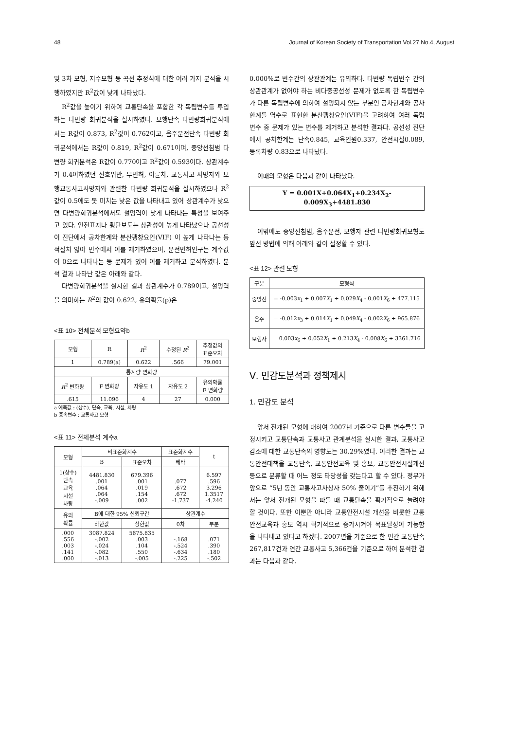48 Journal of Korean Society of Transportation Vol.27 No.4, August
및 3차 모형, 지수모형 등 곡선 추정식에 대한 여러 가지 분석을 시행하였지만 R<sup>2</sup>값이 낮게 나타났다.
R<sup>2</sup>값을 높이기 위하여 교통단속을 포함한 각 독립변수를 투입하는 다변량 회귀분석을 실시하였다. 보행단속 다변량회귀분석에서는 R값이 0.873, R<sup>2</sup>값이 0.762이고, 음주운전단속 다변량 회귀분석에서는 R값이 0.819, R<sup>2</sup>값이 0.671이며, 중앙선침범 다변량 회귀분석은 R값이 0.770이고 R<sup>2</sup>값이 0.593이다. 상관계수가 0.4이하였던 신호위반, 무면허, 이륜차, 교통사고 사망자와 보행교통사고사망자와 관련한 다변량 회귀분석을 실시하였으나 R<sup>2</sup>값이 0.5에도 못 미치는 낮은 값을 나타내고 있어 상관계수가 낮으면 다변량회귀분석에서도 설명력이 낮게 나타나는 특성을 보여주고 있다. 안전표지나 횡단보도는 상관성이 높게 나타났으나 공선성이 진단에서 공차한계와 분산팽창요인(VIF) 이 높게 나타나는 등 적절치 않아 변수에서 이를 제거하였으며, 운전면허인구는 계수값이 0으로 나타나는 등 문제가 있어 이를 제거하고 분석하였다. 분석 결과 나타난 값은 아래와 같다.
다변량회귀분석을 실시한 결과 상관계수가 0.789이고, 설명력을 의미하는 R<sup>2</sup>의 값이 0.622, 유의확률(p)은
<표 10> 전체분석 모형요약b
| 모형 | R | R<sup>2</sup> | 수정된 R<sup>2</sup> | 추정값의 표준오차 |
| --- | --- | --- | --- | --- |
| 1 | 0.789(a) | 0.622 | .566 | 79.001 |
| 통계량 변화량 | | | | |
| R<sup>2</sup> 변화량 | F 변화량 | 자유도 1 | 자유도 2 | 유의확률 F 변화량 |
| .615 | 11.096 | 4 | 27 | 0.000 |
a 예측값 : (상수), 단속, 교육, 시설, 차량
b 종속변수 : 교통사고 모형
<표 11> 전체분석 계수a
| 모형 | 비표준화계수 | | 표준화계수 | t |
| --- | --- | --- | --- | --- |
| | B | 표준오차 | 베타 | |
| 1(상수) 단속 교육 시설 차량 | 4481.830 .001 .064 .064 -.009 | 679.396 .001 .019 .154 .002 | .077 .672 .672 -1.737 | 6.597 .596 3.296 1.3517 -4.240 |
| 유의 확률 | B에 대한 95% 신뢰구간 | | 상관계수 | |
| | 하한값 | 상한값 | 0차 | 부분 |
| .000 .556 .003 .141 .000 | 3087.824 -.002 -.024 -.082 -.013 | 5875.835 .003 .104 .550 -.005 | -.168 -.524 -.634 -.225 | .071 .390 .180 -.502 |
0.000%로 변수간의 상관관계는 유의하다. 다변량 독립변수 간의 상관관계가 없어야 하는 비다중공선성 문제가 없도록 한 독립변수가 다른 독립변수에 의하여 설명되지 않는 부분인 공차한계와 공차한계를 역수로 표현한 분산팽창요인(VIF)을 고려하여 여러 독립 변수 중 문제가 있는 변수를 제거하고 분석한 결과다. 공선성 진단에서 공차한계는 단속0.845, 교육인원0.337, 안전시설0.089, 등록차량 0.83으로 나타났다.
이때의 모형은 다음과 같이 나타났다.
Y = 0.001X+0.064X<sub>1</sub>+0.234X<sub>2</sub>-0.009X<sub>3</sub>+4481.830
이밖에도 중앙선침범, 음주운전, 보행자 관련 다변량회귀모형도 앞선 방법에 의해 아래와 같이 설정할 수 있다.
<표 12> 관련 모형
| 구분 | 모형식 |
| --- | --- |
| 중앙선 | = -0.003 x<sub>1</sub> + 0.007 X<sub>1</sub> + 0.029 X<sub>4</sub> - 0.001 X<sub>6</sub> + 477.115 |
| 음주 | = -0.012 x<sub>3</sub> + 0.014 X<sub>1</sub> + 0.049 X<sub>4</sub> - 0.002 X<sub>6</sub> + 965.876 |
| 보행자 | = 0.003 x<sub>6</sub> + 0.052 X<sub>1</sub> + 0.213 X<sub>4</sub> - 0.008 X<sub>6</sub> + 3361.716 |
Ⅴ. 민감도분석과 정책제시
1. 민감도 분석
앞서 전개된 모형에 대하여 2007년 기준으로 다른 변수들을 고정시키고 교통단속과 교통사고 관계분석을 실시한 결과, 교통사고감소에 대한 교통단속의 영향도는 30.29%였다. 이러한 결과는 교통안전대책을 교통단속, 교통안전교육 및 홍보, 교통안전시설개선 등으로 분류할 때 어느 정도 타당성을 갖는다고 할 수 있다. 정부가 앞으로 “5년 동안 교통사고사상자 50% 줄이기”를 추진하기 위해서는 앞서 전개된 모형을 따를 때 교통단속을 획기적으로 늘려야 할 것이다. 또한 이뿐만 아니라 교통안전시설 개선을 비롯한 교통안전교육과 홍보 역시 획기적으로 증가시켜야 목표달성이 가능함을 나타내고 있다고 하겠다. 2007년을 기준으로 한 연간 교통단속 267,817건과 연간 교통사고 5,366건을 기준으로 하여 분석한 결과는 다음과 같다.